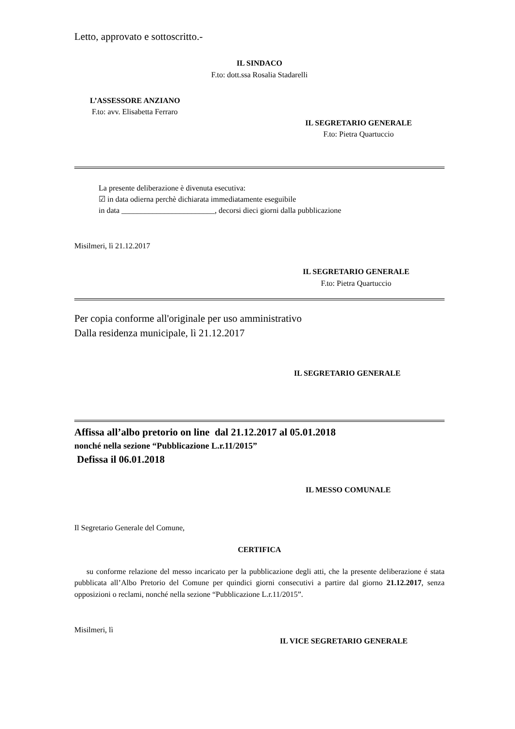Letto, approvato e sottoscritto.-
IL SINDACO
F.to: dott.ssa Rosalia Stadarelli
L’ASSESSORE ANZIANO
F.to: avv. Elisabetta Ferraro
IL SEGRETARIO GENERALE
F.to: Pietra Quartuccio
La presente deliberazione è divenuta esecutiva:
☑ in data odierna perchè dichiarata immediatamente eseguibile
in data ________________________, decorsi dieci giorni dalla pubblicazione
Misilmeri, lì 21.12.2017
IL SEGRETARIO GENERALE
F.to: Pietra Quartuccio
Per copia conforme all'originale per uso amministrativo
Dalla residenza municipale, lì 21.12.2017
IL SEGRETARIO GENERALE
Affissa all’albo pretorio on line dal 21.12.2017 al 05.01.2018
nonché nella sezione “Pubblicazione L.r.11/2015”
Defissa il 06.01.2018
IL MESSO COMUNALE
Il Segretario Generale del Comune,
CERTIFICA
su conforme relazione del messo incaricato per la pubblicazione degli atti, che la presente deliberazione é stata pubblicata all’Albo Pretorio del Comune per quindici giorni consecutivi a partire dal giorno 21.12.2017, senza opposizioni o reclami, nonché nella sezione “Pubblicazione L.r.11/2015”.
Misilmeri, lì
IL VICE SEGRETARIO GENERALE